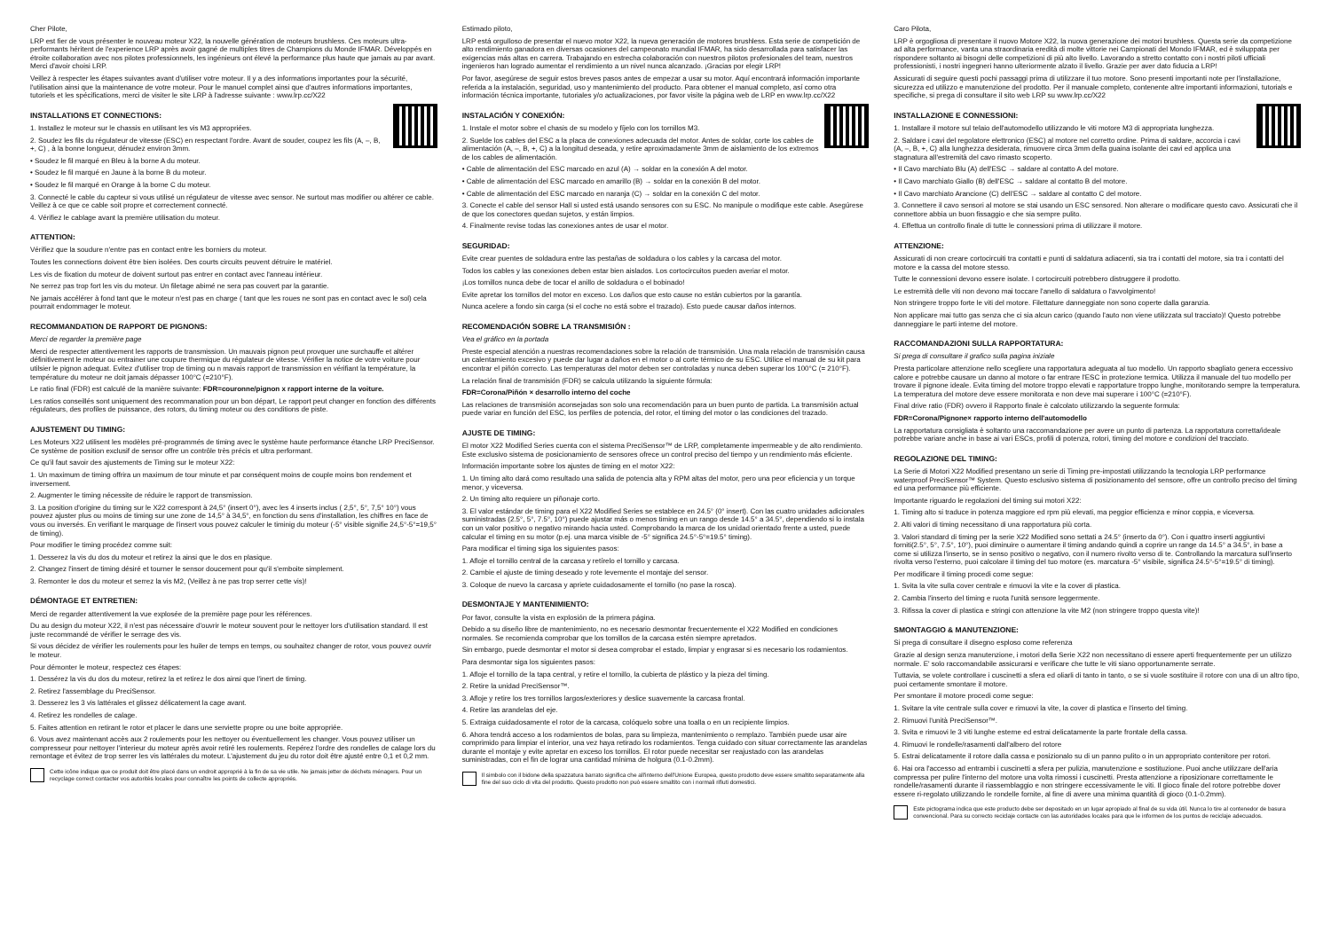Cher Pilote,
LRP est fier de vous présenter le nouveau moteur X22, la nouvelle génération de moteurs brushless. Ces moteurs ultra-performants héritent de l'experience LRP après avoir gagné de multiples titres de Champions du Monde IFMAR. Développés en étroite collaboration avec nos pilotes professionnels, les ingénieurs ont élevé la performance plus haute que jamais au par avant. Merci d'avoir choisi LRP.
Veillez à respecter les étapes suivantes avant d'utiliser votre moteur. Il y a des informations importantes pour la sécurité, l'utilisation ainsi que la maintenance de votre moteur. Pour le manuel complet ainsi que d'autres informations importantes, tutoriels et les spécifications, merci de visiter le site LRP à l'adresse suivante : www.lrp.cc/X22
INSTALLATIONS ET CONNECTIONS:
1. Installez le moteur sur le chassis en utilisant les vis M3 appropriées.
2. Soudez les fils du régulateur de vitesse (ESC) en respectant l'ordre. Avant de souder, coupez les fils (A, –, B, +, C) , à la bonne longueur, dénudez environ 3mm.
• Soudez le fil marqué en Bleu à la borne A du moteur.
• Soudez le fil marqué en Jaune à la borne B du moteur.
• Soudez le fil marqué en Orange à la borne C du moteur.
3. Connecté le cable du capteur si vous utilisé un régulateur de vitesse avec sensor. Ne surtout mas modifier ou altérer ce cable. Veillez à ce que ce cable soit propre et correctement connecté.
4. Vérifiez le cablage avant la première utilisation du moteur.
ATTENTION:
Vérifiez que la soudure n'entre pas en contact entre les borniers du moteur.
Toutes les connections doivent être bien isolées. Des courts circuits peuvent détruire le matériel.
Les vis de fixation du moteur de doivent surtout pas entrer en contact avec l'anneau intérieur.
Ne serrez pas trop fort les vis du moteur. Un filetage abimé ne sera pas couvert par la garantie.
Ne jamais accélérer à fond tant que le moteur n'est pas en charge ( tant que les roues ne sont pas en contact avec le sol) cela pourrait endommager le moteur.
RECOMMANDATION DE RAPPORT DE PIGNONS:
Merci de regarder la première page
Merci de respecter attentivement les rapports de transmission. Un mauvais pignon peut provquer une surchauffe et altérer définitivement le moteur ou entrainer une coupure thermique du régulateur de vitesse. Vérifier la notice de votre voiture pour utilsier le pignon adequat. Evitez d'utiliser trop de timing ou n mavais rapport de transmission en vérifiant la température, la température du moteur ne doit jamais dépasser 100°C (=210°F).
Le ratio final (FDR) est calculé de la manière suivante: FDR=couronne/pignon x rapport interne de la voiture.
Les ratios conseillés sont uniquement des recommanation pour un bon départ, Le rapport peut changer en fonction des différents régulateurs, des profiles de puissance, des rotors, du timing moteur ou des conditions de piste.
AJUSTEMENT DU TIMING:
Les Moteurs X22 utilisent les modèles pré-programmés de timing avec le système haute performance étanche LRP PreciSensor. Ce système de position exclusif de sensor offre un contrôle très précis et ultra performant.
Ce qu'il faut savoir des ajustements de Timing sur le moteur X22:
1. Un maximum de timing offrira un maximum de tour minute et par conséquent moins de couple moins bon rendement et inversement.
2. Augmenter le timing nécessite de réduire le rapport de transmission.
3. La position d'origine du timing sur le X22 correspont à 24,5° (insert 0°), avec les 4 inserts inclus ( 2,5°, 5°, 7,5° 10°) vous pouvez ajuster plus ou moins de timing sur une zone de 14,5° à 34,5°, en fonction du sens d'installation, les chiffres en face de vous ou inversés. En verifiant le marquage de l'insert vous pouvez calculer le timinig du moteur (-5° visible signifie 24,5°-5°=19,5° de timing).
Pour modifier le timing procédez comme suit:
1. Desserez la vis du dos du moteur et retirez la ainsi que le dos en plasique.
2. Changez l'insert de timing désiré et tourner le sensor doucement pour qu'il s'emboite simplement.
3. Remonter le dos du moteur et serrez la vis M2, (Veillez à ne pas trop serrer cette vis)!
DÉMONTAGE ET ENTRETIEN:
Merci de regarder attentivement la vue explosée de la première page pour les références.
Du au design du moteur X22, il n'est pas nécessaire d'ouvrir le moteur souvent pour le nettoyer lors d'utilisation standard. Il est juste recommandé de vérifier le serrage des vis.
Si vous décidez de vérifier les roulements pour les huiler de temps en temps, ou souhaitez changer de rotor, vous pouvez ouvrir le moteur.
Pour démonter le moteur, respectez ces étapes:
1. Dessérez la vis du dos du moteur, retirez la et retirez le dos ainsi que l'inert de timing.
2. Retirez l'assemblage du PreciSensor.
3. Desserez les 3 vis lattérales et glissez délicatement la cage avant.
4. Retirez les rondelles de calage.
5. Faites attention en retirant le rotor et placer le dans une serviette propre ou une boite appropriée.
6. Vous avez maintenant accès aux 2 roulements pour les nettoyer ou éventuellement les changer. Vous pouvez utiliser un compresseur pour nettoyer l'interieur du moteur après avoir retiré les roulements. Repérez l'ordre des rondelles de calage lors du remontage et évitez de trop serrer les vis lattérales du moteur. L'ajustement du jeu du rotor doit être ajusté entre 0,1 et 0,2 mm.
Cette icône indique que ce produit doit être placé dans un endroit approprié à la fin de sa vie utile. Ne jamais jetter de déchets ménagers. Pour un recyclage correct contacter vos autorités locales pour connaître les points de collecte appropriés.
Estimado piloto,
LRP está orgulloso de presentar el nuevo motor X22, la nueva generación de motores brushless. Esta serie de competición de alto rendimiento ganadora en diversas ocasiones del campeonato mundial IFMAR, ha sido desarrollada para satisfacer las exigencias más altas en carrera. Trabajando en estrecha colaboración con nuestros pilotos profesionales del team, nuestros ingenieros han logrado aumentar el rendimiento a un nivel nunca alcanzado. ¡Gracias por elegir LRP!
Por favor, asegúrese de seguir estos breves pasos antes de empezar a usar su motor. Aquí encontrará información importante referida a la instalación, seguridad, uso y mantenimiento del producto. Para obtener el manual completo, así como otra información técnica importante, tutoriales y/o actualizaciones, por favor visite la página web de LRP en www.lrp.cc/X22
INSTALACIÓN Y CONEXIÓN:
1. Instale el motor sobre el chasis de su modelo y fíjelo con los tornillos M3.
2. Suelde los cables del ESC a la placa de conexiones adecuada del motor. Antes de soldar, corte los cables de alimentación (A, –, B, +, C) a la longitud deseada, y retire aproximadamente 3mm de aislamiento de los extremos de los cables de alimentación.
• Cable de alimentación del ESC marcado en azul (A) → soldar en la conexión A del motor.
• Cable de alimentación del ESC marcado en amarillo (B) → soldar en la conexión B del motor.
• Cable de alimentación del ESC marcado en naranja (C) → soldar en la conexión C del motor.
3. Conecte el cable del sensor Hall si usted está usando sensores con su ESC. No manipule o modifique este cable. Asegúrese de que los conectores quedan sujetos, y están limpios.
4. Finalmente revise todas las conexiones antes de usar el motor.
SEGURIDAD:
Evite crear puentes de soldadura entre las pestañas de soldadura o los cables y la carcasa del motor.
Todos los cables y las conexiones deben estar bien aislados. Los cortocircuitos pueden averiar el motor.
¡Los tornillos nunca debe de tocar el anillo de soldadura o el bobinado!
Evite apretar los tornillos del motor en exceso. Los daños que esto cause no están cubiertos por la garantía.
Nunca acelere a fondo sin carga (si el coche no está sobre el trazado). Esto puede causar daños internos.
RECOMENDACIÓN SOBRE LA TRANSMISIÓN :
Vea el gráfico en la portada
Preste especial atención a nuestras recomendaciones sobre la relación de transmisión. Una mala relación de transmisión causa un calentamiento excesivo y puede dar lugar a daños en el motor o al corte térmico de su ESC. Utilice el manual de su kit para encontrar el piñón correcto. Las temperaturas del motor deben ser controladas y nunca deben superar los 100°C (= 210°F).
La relación final de transmisión (FDR) se calcula utilizando la siguiente fórmula:
FDR=Corona/Piñón × desarrollo interno del coche
Las relaciones de transmisión aconsejadas son solo una recomendación para un buen punto de partida. La transmisión actual puede variar en función del ESC, los perfiles de potencia, del rotor, el timing del motor o las condiciones del trazado.
AJUSTE DE TIMING:
El motor X22 Modified Series cuenta con el sistema PreciSensor™ de LRP, completamente impermeable y de alto rendimiento. Este exclusivo sistema de posicionamiento de sensores ofrece un control preciso del tiempo y un rendimiento más eficiente.
Información importante sobre los ajustes de timing en el motor X22:
1. Un timing alto dará como resultado una salida de potencia alta y RPM altas del motor, pero una peor eficiencia y un torque menor, y viceversa.
2. Un timing alto requiere un piñonaje corto.
3. El valor estándar de timing para el X22 Modified Series se establece en 24.5° (0° insert). Con las cuatro unidades adicionales suministradas (2.5°, 5°, 7.5°, 10°) puede ajustar más o menos timing en un rango desde 14.5° a 34.5°, dependiendo si lo instala con un valor positivo o negativo mirando hacia usted. Comprobando la marca de los unidad orientado frente a usted, puede calcular el timing en su motor (p.ej. una marca visible de -5° significa 24.5°-5°=19.5° timing).
Para modificar el timing siga los siguientes pasos:
1. Afloje el tornillo central de la carcasa y retírelo el tornillo y carcasa.
2. Cambie el ajuste de timing deseado y rote levemente el montaje del sensor.
3. Coloque de nuevo la carcasa y apriete cuidadosamente el tornillo (no pase la rosca).
DESMONTAJE Y MANTENIMIENTO:
Por favor, consulte la vista en explosión de la primera página.
Debido a su diseño libre de mantenimiento, no es necesario desmontar frecuentemente el X22 Modified en condiciones normales. Se recomienda comprobar que los tornillos de la carcasa estén siempre apretados.
Sin embargo, puede desmontar el motor si desea comprobar el estado, limpiar y engrasar si es necesario los rodamientos.
Para desmontar siga los siguientes pasos:
1. Afloje el tornillo de la tapa central, y retire el tornillo, la cubierta de plástico y la pieza del timing.
2. Retire la unidad PreciSensor™.
3. Afloje y retire los tres tornillos largos/exteriores y deslice suavemente la carcasa frontal.
4. Retire las arandelas del eje.
5. Extraiga cuidadosamente el rotor de la carcasa, colóquelo sobre una toalla o en un recipiente limpios.
6. Ahora tendrá acceso a los rodamientos de bolas, para su limpieza, mantenimiento o remplazo. También puede usar aire comprimido para limpiar el interior, una vez haya retirado los rodamientos. Tenga cuidado con situar correctamente las arandelas durante el montaje y evite apretar en exceso los tornillos. El rotor puede necesitar ser reajustado con las arandelas suministradas, con el fin de lograr una cantidad mínima de holgura (0.1-0.2mm).
Il simbolo con il bidone della spazzatura barrato significa che all'interno dell'Unione Europea, questo prodotto deve essere smaltito separatamente alla fine del suo ciclo di vita del prodotto. Questo prodotto non può essere smaltito con i normali rifiuti domestici.
Caro Pilota,
LRP è orgogliosa di presentare il nuovo Motore X22, la nuova generazione dei motori brushless. Questa serie da competizione ad alta performance, vanta una straordinaria eredità di molte vittorie nei Campionati del Mondo IFMAR, ed è sviluppata per rispondere soltanto ai bisogni delle competizioni di più alto livello. Lavorando a stretto contatto con i nostri piloti ufficiali professionisti, i nostri ingegneri hanno ulteriormente alzato il livello. Grazie per aver dato fiducia a LRP!
Assicurati di seguire questi pochi passaggi prima di utilizzare il tuo motore. Sono presenti importanti note per l'installazione, sicurezza ed utilizzo e manutenzione del prodotto. Per il manuale completo, contenente altre importanti informazioni, tutorials e specifiche, si prega di consultare il sito web LRP su www.lrp.cc/X22
INSTALLAZIONE E CONNESSIONI:
1. Installare il motore sul telaio dell'automodello utilizzando le viti motore M3 di appropriata lunghezza.
2. Saldare i cavi del regolatore elettronico (ESC) al motore nel corretto ordine. Prima di saldare, accorcia i cavi (A, –, B, +, C) alla lunghezza desiderata, rimuovere circa 3mm della guaina isolante dei cavi ed applica una stagnatura all'estremità del cavo rimasto scoperto.
• Il Cavo marchiato Blu (A) dell'ESC → saldare al contatto A del motore.
• Il Cavo marchiato Giallo (B) dell'ESC → saldare al contatto B del motore.
• Il Cavo marchiato Arancione (C) dell'ESC → saldare al contatto C del motore.
3. Connettere il cavo sensori al motore se stai usando un ESC sensored. Non alterare o modificare questo cavo. Assicurati che il connettore abbia un buon fissaggio e che sia sempre pulito.
4. Effettua un controllo finale di tutte le connessioni prima di utilizzare il motore.
ATTENZIONE:
Assicurati di non creare cortocircuiti tra contatti e punti di saldatura adiacenti, sia tra i contatti del motore, sia tra i contatti del motore e la cassa del motore stesso.
Tutte le connessioni devono essere isolate. I cortocircuiti potrebbero distruggere il prodotto.
Le estremità delle viti non devono mai toccare l'anello di saldatura o l'avvolgimento!
Non stringere troppo forte le viti del motore. Filettature danneggiate non sono coperte dalla garanzia.
Non applicare mai tutto gas senza che ci sia alcun carico (quando l'auto non viene utilizzata sul tracciato)! Questo potrebbe danneggiare le parti interne del motore.
RACCOMANDAZIONI SULLA RAPPORTATURA:
Si prega di consultare il grafico sulla pagina iniziale
Presta particolare attenzione nello scegliere una rapportatura adeguata al tuo modello. Un rapporto sbagliato genera eccessivo calore e potrebbe causare un danno al motore o far entrare l'ESC in protezione termica. Utilizza il manuale del tuo modello per trovare il pignone ideale. Evita timing del motore troppo elevati e rapportature troppo lunghe, monitorando sempre la temperatura. La temperatura del motore deve essere monitorata e non deve mai superare i 100°C (=210°F).
Final drive ratio (FDR) ovvero il Rapporto finale è calcolato utilizzando la seguente formula:
FDR=Corona/Pignone× rapporto interno dell'automodello
La rapportatura consigliata è soltanto una raccomandazione per avere un punto di partenza. La rapportatura corretta/ideale potrebbe variare anche in base ai vari ESCs, profili di potenza, rotori, timing del motore e condizioni del tracciato.
REGOLAZIONE DEL TIMING:
La Serie di Motori X22 Modified presentano un serie di Timing pre-impostati utilizzando la tecnologia LRP performance waterproof PreciSensor™ System. Questo esclusivo sistema di posizionamento del sensore, offre un controllo preciso del timing ed una performance più efficiente.
Importante riguardo le regolazioni del timing sui motori X22:
1. Timing alto si traduce in potenza maggiore ed rpm più elevati, ma peggior efficienza e minor coppia, e viceversa.
2. Alti valori di timing necessitano di una rapportatura più corta.
3. Valori standard di timing per la serie X22 Modified sono settati a 24.5° (inserto da 0°). Con i quattro inserti aggiuntivi forniti(2.5°, 5°, 7.5°, 10°), puoi diminuire o aumentare il timing andando quindi a coprire un range da 14.5° a 34.5°, in base a come si utilizza l'inserto, se in senso positivo o negativo, con il numero rivolto verso di te. Controllando la marcatura sull'inserto rivolta verso l'esterno, puoi calcolare il timing del tuo motore (es. marcatura -5° visibile, significa 24.5°-5°=19.5° di timing).
Per modificare il timing procedi come segue:
1. Svita la vite sulla cover centrale e rimuovi la vite e la cover di plastica.
2. Cambia l'inserto del timing e ruota l'unità sensore leggermente.
3. Rifissa la cover di plastica e stringi con attenzione la vite M2 (non stringere troppo questa vite)!
SMONTAGGIO & MANUTENZIONE:
Si prega di consultare il disegno esploso come referenza
Grazie al design senza manutenzione, i motori della Serie X22 non necessitano di essere aperti frequentemente per un utilizzo normale. E' solo raccomandabile assicurarsi e verificare che tutte le viti siano opportunamente serrate.
Tuttavia, se volete controllare i cuscinetti a sfera ed oliarli di tanto in tanto, o se si vuole sostituire il rotore con una di un altro tipo, puoi certamente smontare il motore.
Per smontare il motore procedi come segue:
1. Svitare la vite centrale sulla cover e rimuovi la vite, la cover di plastica e l'inserto del timing.
2. Rimuovi l'unità PreciSensor™.
3. Svita e rimuovi le 3 viti lunghe esterne ed estrai delicatamente la parte frontale della cassa.
4. Rimuovi le rondelle/rasamenti dall'albero del rotore
5. Estrai delicatamente il rotore dalla cassa e posizionalo su di un panno pulito o in un appropriato contenitore per rotori.
6. Hai ora l'accesso ad entrambi i cuscinetti a sfera per pulizia, manutenzione e sostituzione. Puoi anche utilizzare dell'aria compressa per pulire l'interno del motore una volta rimossi i cuscinetti. Presta attenzione a riposizionare correttamente le rondelle/rasamenti durante il riassemblaggio e non stringere eccessivamente le viti. Il gioco finale del rotore potrebbe dover essere ri-regolato utilizzando le rondelle fornite, al fine di avere una minima quantità di gioco (0.1-0.2mm).
Este pictograma indica que este producto debe ser depositado en un lugar apropiado al final de su vida útil. Nunca lo tire al contenedor de basura convencional. Para su correcto reciclaje contacte con las autoridades locales para que le informen de los puntos de reciclaje adecuados.